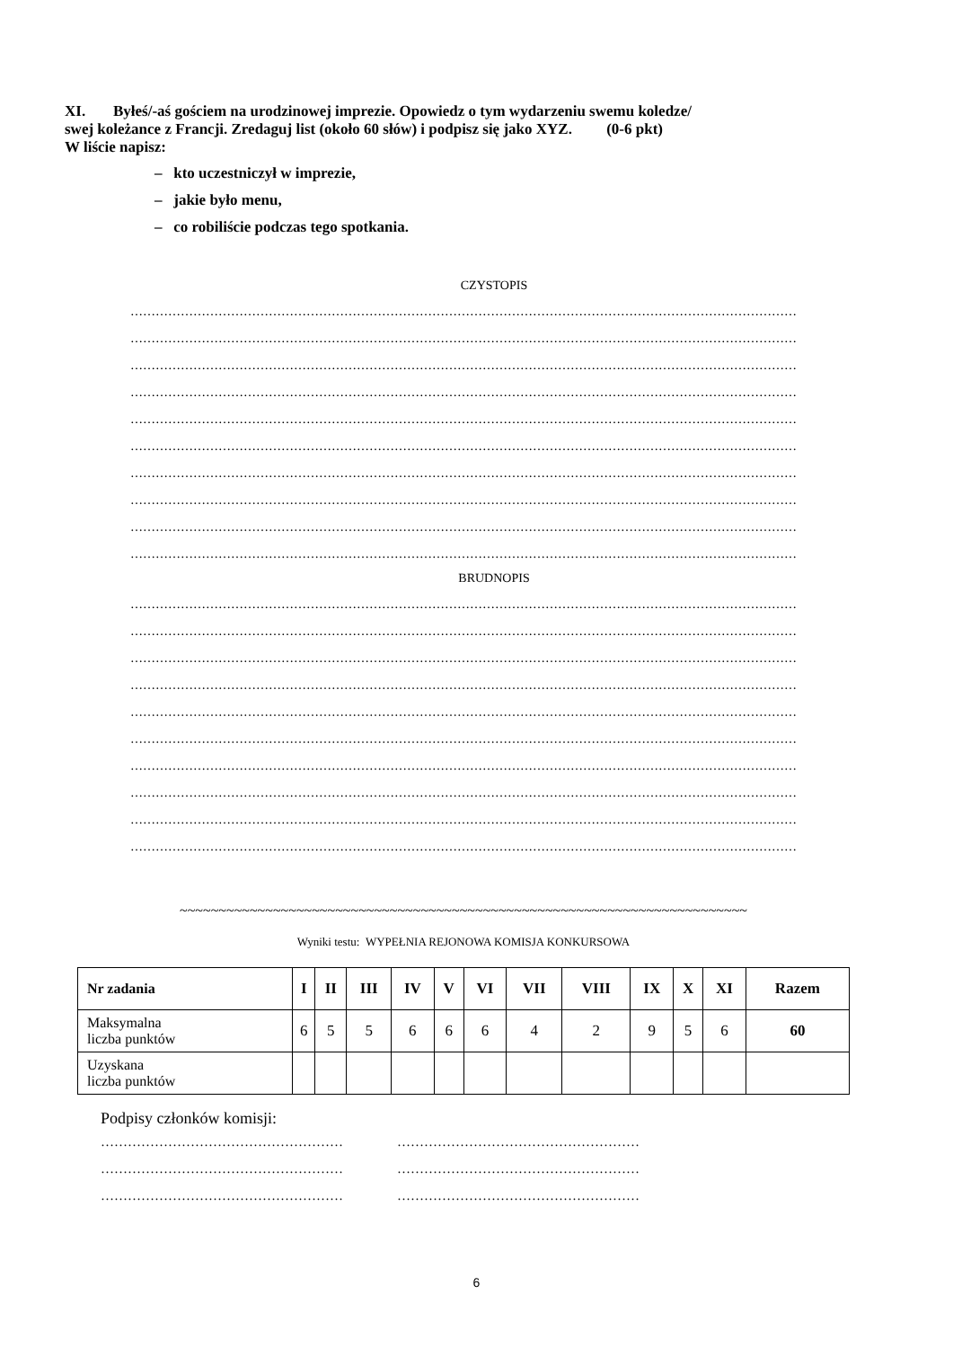XI. Byłeś/-aś gościem na urodzinowej imprezie. Opowiedz o tym wydarzeniu swemu koledze/
swej koleżance z Francji. Zredaguj list (około 60 słów) i podpisz się jako XYZ. (0-6 pkt)
W liście napisz:
– kto uczestniczył w imprezie,
– jakie było menu,
– co robiliście podczas tego spotkania.
CZYSTOPIS
……………………………………………………………………………………………………………………………………………
……………………………………………………………………………………………………………………………………………
……………………………………………………………………………………………………………………………………………
……………………………………………………………………………………………………………………………………………
……………………………………………………………………………………………………………………………………………
……………………………………………………………………………………………………………………………………………
……………………………………………………………………………………………………………………………………………
……………………………………………………………………………………………………………………………………………
……………………………………………………………………………………………………………………………………………
……………………………………………………………………………………………………………………………………………
BRUDNOPIS
……………………………………………………………………………………………………………………………………………
……………………………………………………………………………………………………………………………………………
……………………………………………………………………………………………………………………………………………
……………………………………………………………………………………………………………………………………………
……………………………………………………………………………………………………………………………………………
……………………………………………………………………………………………………………………………………………
……………………………………………………………………………………………………………………………………………
……………………………………………………………………………………………………………………………………………
……………………………………………………………………………………………………………………………………………
……………………………………………………………………………………………………………………………………………
~~~~~~~~~~~~~~~~~~~~~~~~~~~~~~~~~~~~~~~~~~~~~~~~~~~~~~~~~~~~~~~~~~~~~~~~~
Wyniki testu: WYPEŁNIA REJONOWA KOMISJA KONKURSOWA
| Nr zadania | I | II | III | IV | V | VI | VII | VIII | IX | X | XI | Razem |
| --- | --- | --- | --- | --- | --- | --- | --- | --- | --- | --- | --- | --- |
| Maksymalna liczba punktów | 6 | 5 | 5 | 6 | 6 | 6 | 4 | 2 | 9 | 5 | 6 | 60 |
| Uzyskana liczba punktów | | | | | | | | | | | | |
Podpisy członków komisji:
……………………………………………… ………………………………………………
……………………………………………… ………………………………………………
……………………………………………… ………………………………………………
6